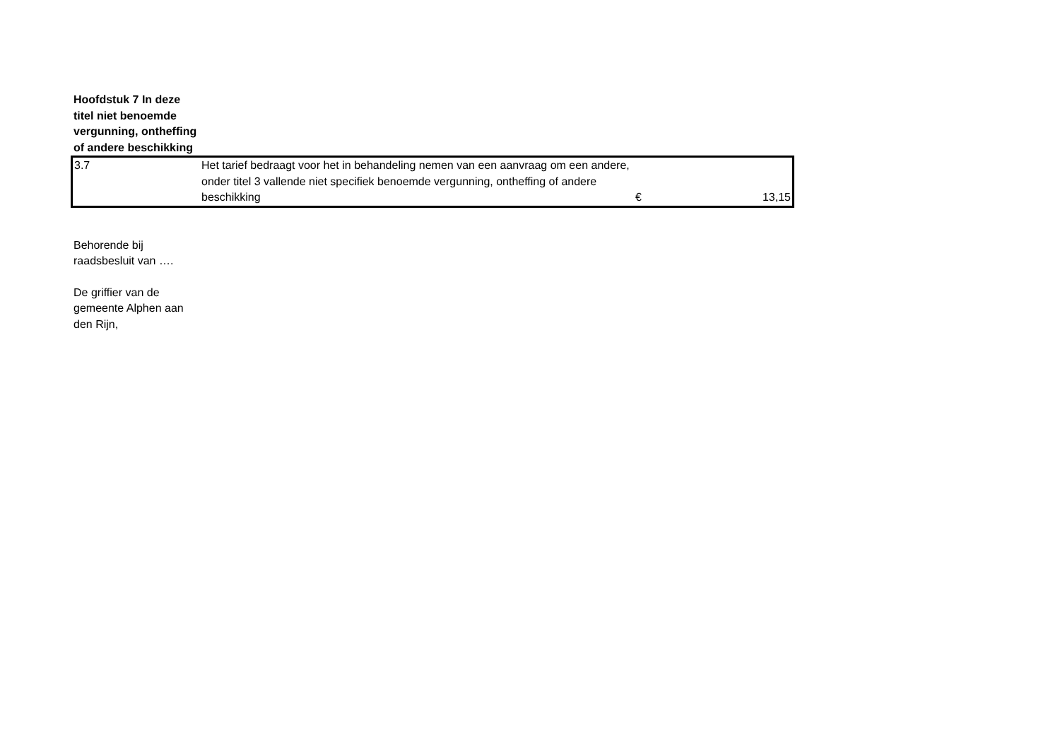Hoofdstuk 7 In deze titel niet benoemde vergunning, ontheffing of andere beschikking
| 3.7 | Het tarief bedraagt voor het in behandeling nemen van een aanvraag om een andere, onder titel 3 vallende niet specifiek benoemde vergunning, ontheffing of andere beschikking | € | 13,15 |
Behorende bij raadsbesluit van ….
De griffier van de gemeente Alphen aan den Rijn,